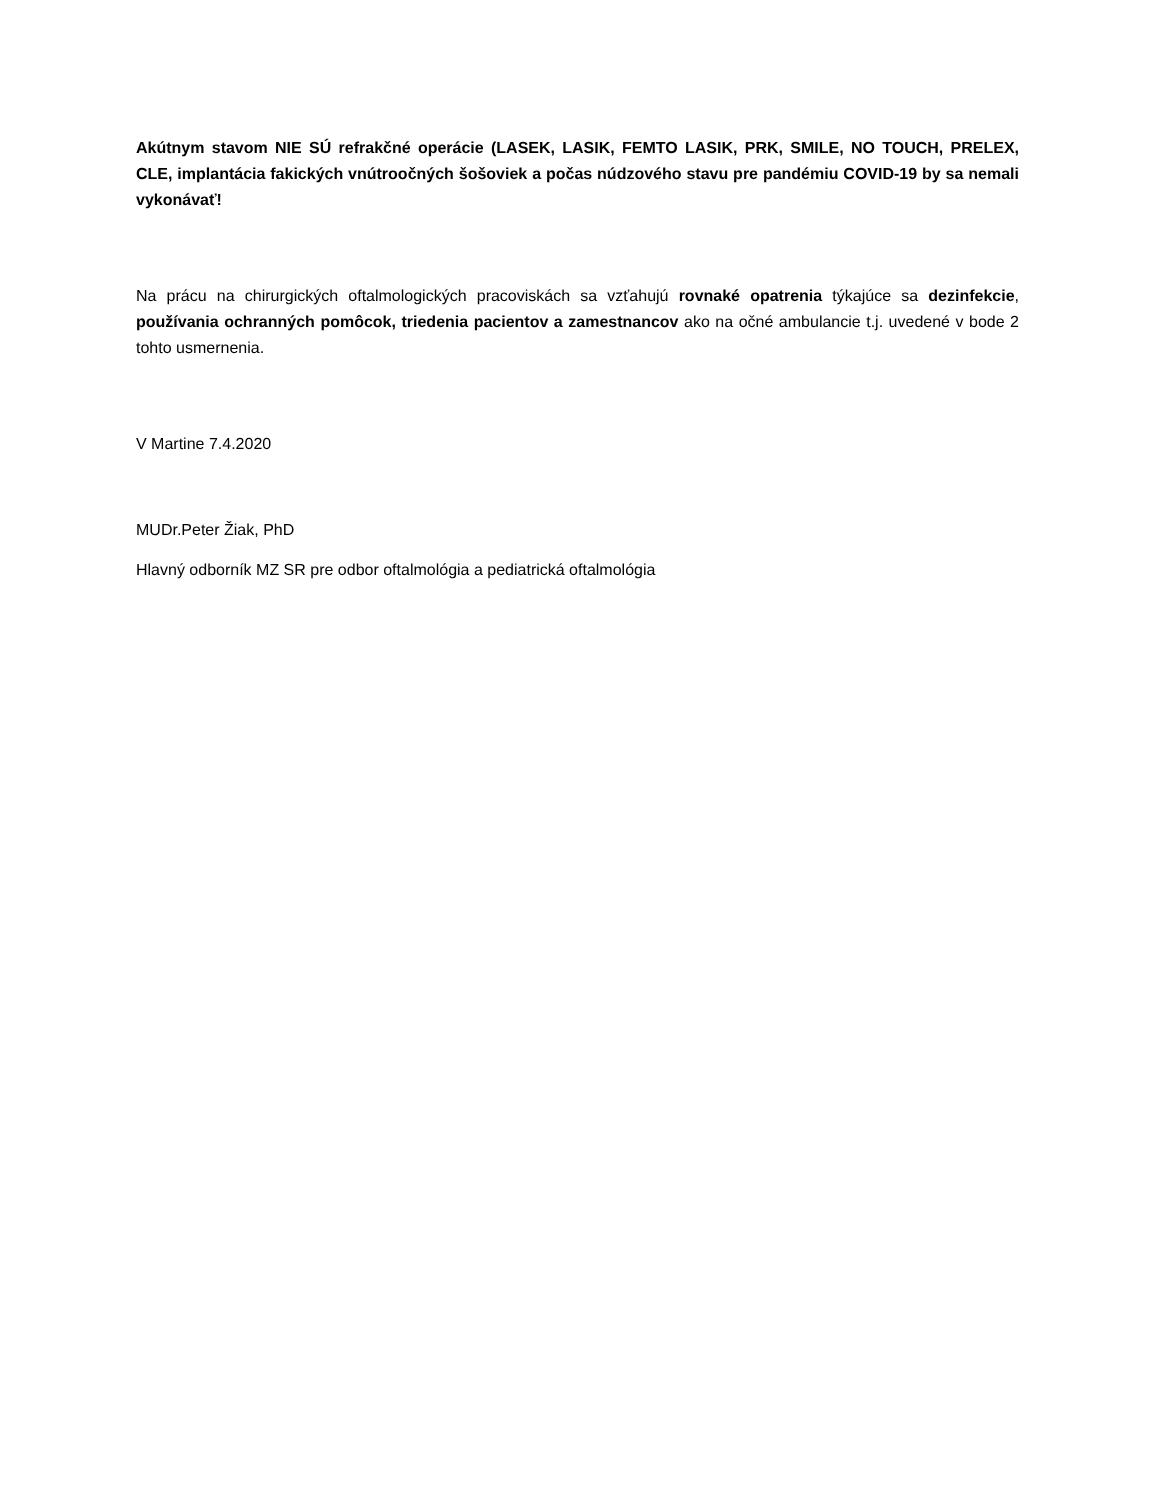Akútnym stavom NIE SÚ refrakčné operácie (LASEK, LASIK, FEMTO LASIK, PRK, SMILE, NO TOUCH, PRELEX, CLE, implantácia fakických vnútroočných šošoviek a počas núdzového stavu pre pandémiu COVID-19 by sa nemali vykonávať!
Na prácu na chirurgických oftalmologických pracoviskách sa vzťahujú rovnaké opatrenia týkajúce sa dezinfekcie, používania ochranných pomôcok, triedenia pacientov a zamestnancov ako na očné ambulancie t.j. uvedené v bode 2 tohto usmernenia.
V Martine 7.4.2020
MUDr.Peter Žiak, PhD
Hlavný odborník MZ SR pre odbor oftalmológia a pediatrická oftalmológia